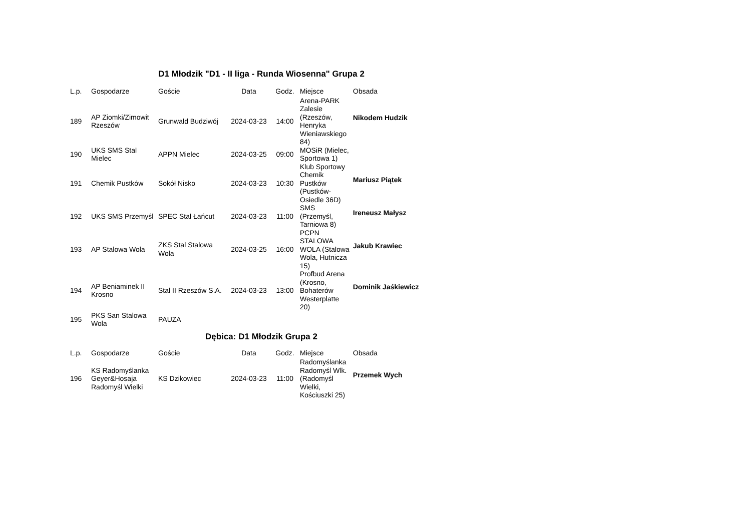D1 Młodzik "D1 - II liga - Runda Wiosenna" Grupa 2
| L.p. | Gospodarze | Goście | Data | Godz. | Miejsce | Obsada |
| --- | --- | --- | --- | --- | --- | --- |
| 189 | AP Ziomki/Zimowit Rzeszów | Grunwald Budziwój | 2024-03-23 | 14:00 | Arena-PARK Zalesie (Rzeszów, Henryka Wieniawskiego 84) | Nikodem Hudzik |
| 190 | UKS SMS Stal Mielec | APPN Mielec | 2024-03-25 | 09:00 | MOSiR (Mielec, Sportowa 1) | |
| 191 | Chemik Pustków | Sokół Nisko | 2024-03-23 | 10:30 | Klub Sportowy Chemik Pustków (Pustków-Osiedle 36D) | Mariusz Piątek |
| 192 | UKS SMS Przemyśl | SPEC Stal Łańcut | 2024-03-23 | 11:00 | SMS (Przemyśl, Tarniowa 8) | Ireneusz Małysz |
| 193 | AP Stalowa Wola | ZKS Stal Stalowa Wola | 2024-03-25 | 16:00 | PCPN STALOWA WOLA (Stalowa Wola, Hutnicza 15) | Jakub Krawiec |
| 194 | AP Beniaminek II Krosno | Stal II Rzeszów S.A. | 2024-03-23 | 13:00 | Profbud Arena (Krosno, Bohaterów Westerplatte 20) | Dominik Jaśkiewicz |
| 195 | PKS San Stalowa Wola | PAUZA | | | | |
Dębica: D1 Młodzik Grupa 2
| L.p. | Gospodarze | Goście | Data | Godz. | Miejsce | Obsada |
| --- | --- | --- | --- | --- | --- | --- |
| 196 | KS Radomyślanka Geyer&Hosaja Radomyśl Wielki | KS Dzikowiec | 2024-03-23 | 11:00 | Radomyślanka Radomyśl Wlk. (Radomyśl Wielki, Kościuszki 25) | Przemek Wych |